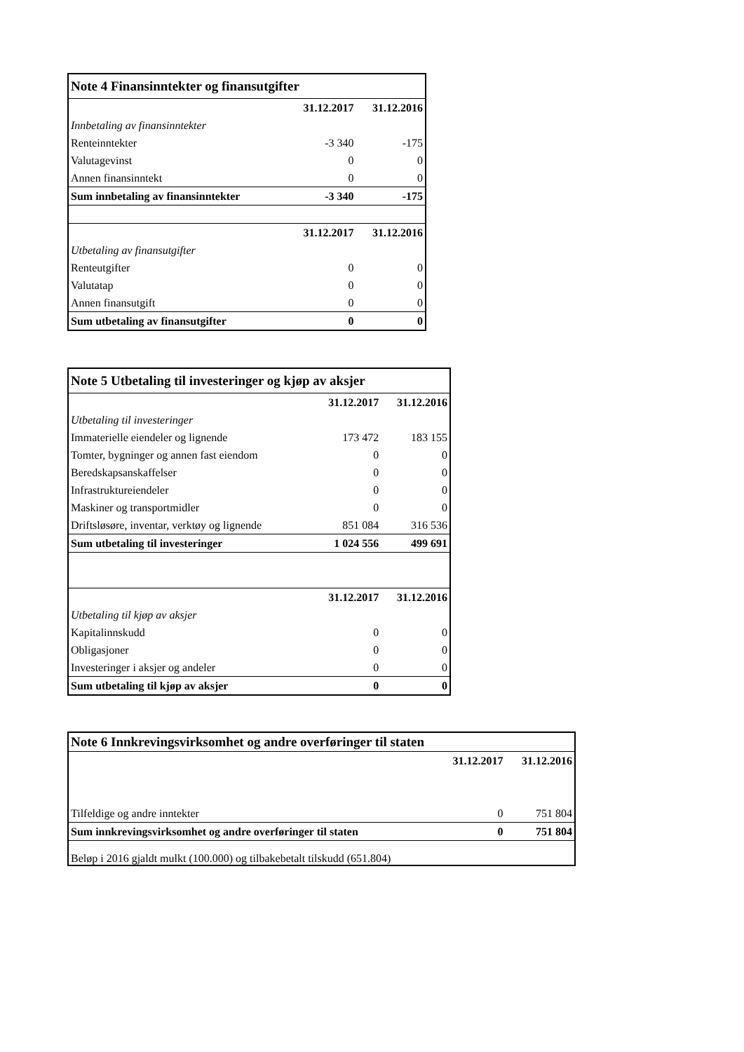| Note 4 Finansinntekter og finansutgifter | | |
| | 31.12.2017 | 31.12.2016 |
| Innbetaling av finansinntekter | | |
| Renteinntekter | -3 340 | -175 |
| Valutagevinst | 0 | 0 |
| Annen finansinntekt | 0 | 0 |
| Sum innbetaling av finansinntekter | -3 340 | -175 |
| | 31.12.2017 | 31.12.2016 |
| Utbetaling av finansutgifter | | |
| Renteutgifter | 0 | 0 |
| Valutatap | 0 | 0 |
| Annen finansutgift | 0 | 0 |
| Sum utbetaling av finansutgifter | 0 | 0 |
| Note 5 Utbetaling til investeringer og kjøp av aksjer | | |
| | 31.12.2017 | 31.12.2016 |
| Utbetaling til investeringer | | |
| Immaterielle eiendeler og lignende | 173 472 | 183 155 |
| Tomter, bygninger og annen fast eiendom | 0 | 0 |
| Beredskapsanskaffelser | 0 | 0 |
| Infrastruktureiendeler | 0 | 0 |
| Maskiner og transportmidler | 0 | 0 |
| Driftsløsøre, inventar, verktøy og lignende | 851 084 | 316 536 |
| Sum utbetaling til investeringer | 1 024 556 | 499 691 |
| | 31.12.2017 | 31.12.2016 |
| Utbetaling til kjøp av aksjer | | |
| Kapitalinnskudd | 0 | 0 |
| Obligasjoner | 0 | 0 |
| Investeringer i aksjer og andeler | 0 | 0 |
| Sum utbetaling til kjøp av aksjer | 0 | 0 |
| Note 6 Innkrevingsvirksomhet og andre overføringer til staten | | |
| | 31.12.2017 | 31.12.2016 |
| Tilfeldige og andre inntekter | 0 | 751 804 |
| Sum innkrevingsvirksomhet og andre overføringer til staten | 0 | 751 804 |
| Beløp i 2016 gjaldt mulkt (100.000) og tilbakebetalt tilskudd (651.804) | | |